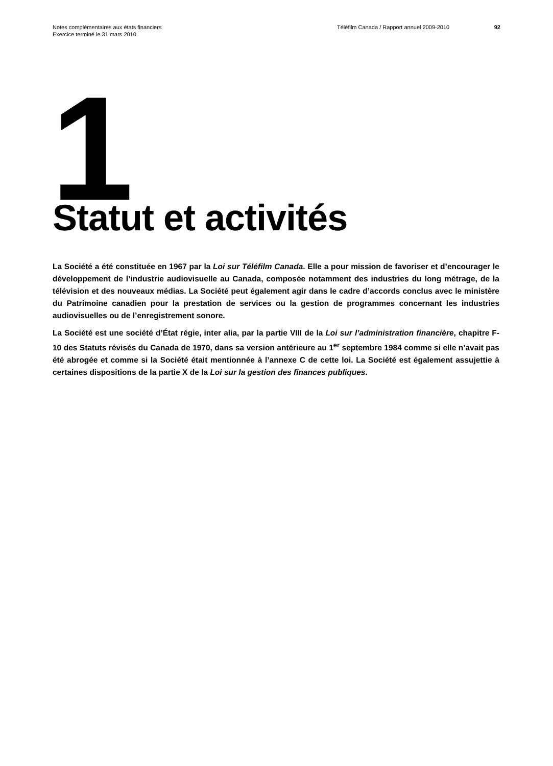Notes complémentaires aux états financiers
Exercice terminé le 31 mars 2010
Téléfilm Canada / Rapport annuel 2009-2010 92
1 Statut et activités
La Société a été constituée en 1967 par la Loi sur Téléfilm Canada. Elle a pour mission de favoriser et d’encourager le développement de l’industrie audiovisuelle au Canada, composée notamment des industries du long métrage, de la télévision et des nouveaux médias. La Société peut également agir dans le cadre d’accords conclus avec le ministère du Patrimoine canadien pour la prestation de services ou la gestion de programmes concernant les industries audiovisuelles ou de l’enregistrement sonore.
La Société est une société d’État régie, inter alia, par la partie VIII de la Loi sur l’administration financière, chapitre F-10 des Statuts révisés du Canada de 1970, dans sa version antérieure au 1<sup>er</sup> septembre 1984 comme si elle n’avait pas été abrogée et comme si la Société était mentionnée à l’annexe C de cette loi. La Société est également assujettie à certaines dispositions de la partie X de la Loi sur la gestion des finances publiques.